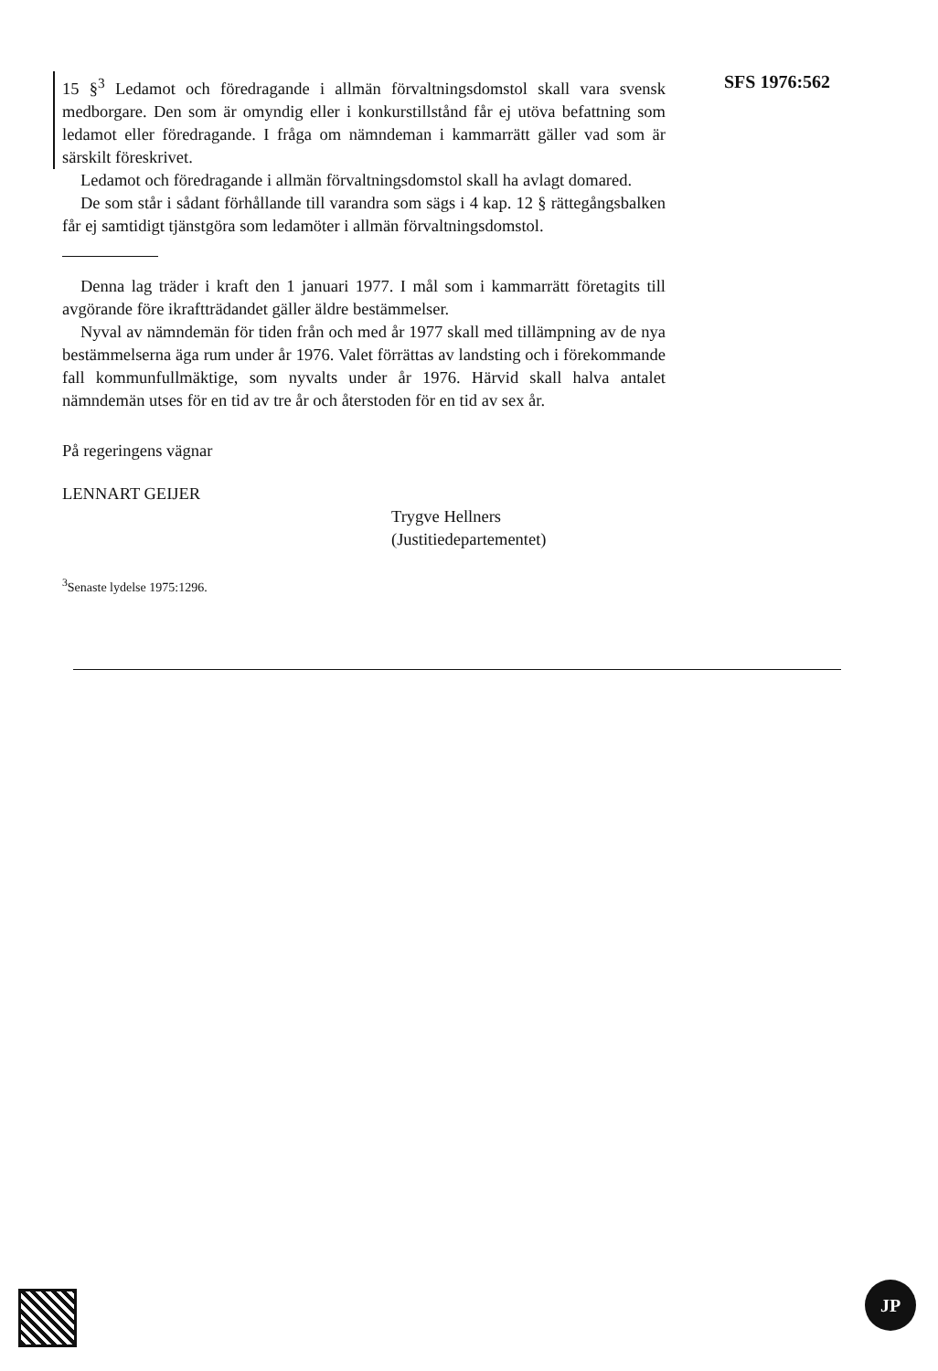15 §<sup>3</sup> Ledamot och föredragande i allmän förvaltningsdomstol skall vara svensk medborgare. Den som är omyndig eller i konkurstillstånd får ej utöva befattning som ledamot eller föredragande. I fråga om nämndeman i kammarrätt gäller vad som är särskilt föreskrivet.
Ledamot och föredragande i allmän förvaltningsdomstol skall ha avlagt domared.
De som står i sådant förhållande till varandra som sägs i 4 kap. 12 § rättegångsbalken får ej samtidigt tjänstgöra som ledamöter i allmän förvaltningsdomstol.
Denna lag träder i kraft den 1 januari 1977. I mål som i kammarrätt företagits till avgörande före ikraftträdandet gäller äldre bestämmelser.
Nyval av nämndemän för tiden från och med år 1977 skall med tillämpning av de nya bestämmelserna äga rum under år 1976. Valet förrättas av landsting och i förekommande fall kommunfullmäktige, som nyvalts under år 1976. Härvid skall halva antalet nämndemän utses för en tid av tre år och återstoden för en tid av sex år.
På regeringens vägnar
LENNART GEIJER
Trygve Hellners
(Justitiedepartementet)
<sup>3</sup> Senaste lydelse 1975:1296.
SFS 1976:562
JP